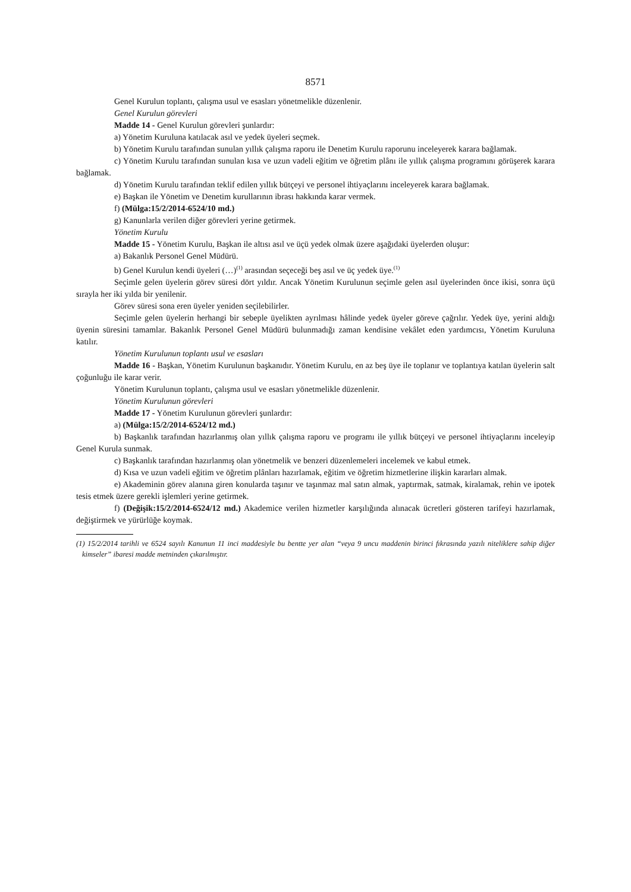8571
Genel Kurulun toplantı, çalışma usul ve esasları yönetmelikle düzenlenir.
Genel Kurulun görevleri
Madde 14 - Genel Kurulun görevleri şunlardır:
a) Yönetim Kuruluna katılacak asıl ve yedek üyeleri seçmek.
b) Yönetim Kurulu tarafından sunulan yıllık çalışma raporu ile Denetim Kurulu raporunu inceleyerek karara bağlamak.
c) Yönetim Kurulu tarafından sunulan kısa ve uzun vadeli eğitim ve öğretim plânı ile yıllık çalışma programını görüşerek karara bağlamak.
d) Yönetim Kurulu tarafından teklif edilen yıllık bütçeyi ve personel ihtiyaçlarını inceleyerek karara bağlamak.
e) Başkan ile Yönetim ve Denetim kurullarının ibrası hakkında karar vermek.
f) (Mülga:15/2/2014-6524/10 md.)
g) Kanunlarla verilen diğer görevleri yerine getirmek.
Yönetim Kurulu
Madde 15 - Yönetim Kurulu, Başkan ile altısı asıl ve üçü yedek olmak üzere aşağıdaki üyelerden oluşur:
a) Bakanlık Personel Genel Müdürü.
b) Genel Kurulun kendi üyeleri (…)<sup>(1)</sup> arasından seçeceği beş asıl ve üç yedek üye.<sup>(1)</sup>
Seçimle gelen üyelerin görev süresi dört yıldır. Ancak Yönetim Kurulunun seçimle gelen asıl üyelerinden önce ikisi, sonra üçü sırayla her iki yılda bir yenilenir.
Görev süresi sona eren üyeler yeniden seçilebilirler.
Seçimle gelen üyelerin herhangi bir sebeple üyelikten ayrılması hâlinde yedek üyeler göreve çağrılır. Yedek üye, yerini aldığı üyenin süresini tamamlar. Bakanlık Personel Genel Müdürü bulunmadığı zaman kendisine vekâlet eden yardımcısı, Yönetim Kuruluna katılır.
Yönetim Kurulunun toplantı usul ve esasları
Madde 16 - Başkan, Yönetim Kurulunun başkanıdır. Yönetim Kurulu, en az beş üye ile toplanır ve toplantıya katılan üyelerin salt çoğunluğu ile karar verir.
Yönetim Kurulunun toplantı, çalışma usul ve esasları yönetmelikle düzenlenir.
Yönetim Kurulunun görevleri
Madde 17 - Yönetim Kurulunun görevleri şunlardır:
a) (Mülga:15/2/2014-6524/12 md.)
b) Başkanlık tarafından hazırlanmış olan yıllık çalışma raporu ve programı ile yıllık bütçeyi ve personel ihtiyaçlarını inceleyip Genel Kurula sunmak.
c) Başkanlık tarafından hazırlanmış olan yönetmelik ve benzeri düzenlemeleri incelemek ve kabul etmek.
d) Kısa ve uzun vadeli eğitim ve öğretim plânları hazırlamak, eğitim ve öğretim hizmetlerine ilişkin kararları almak.
e) Akademinin görev alanına giren konularda taşınır ve taşınmaz mal satın almak, yaptırmak, satmak, kiralamak, rehin ve ipotek tesis etmek üzere gerekli işlemleri yerine getirmek.
f) (Değişik:15/2/2014-6524/12 md.) Akademice verilen hizmetler karşılığında alınacak ücretleri gösteren tarifeyi hazırlamak, değiştirmek ve yürürlüğe koymak.
(1) 15/2/2014 tarihli ve 6524 sayılı Kanunun 11 inci maddesiyle bu bentte yer alan “veya 9 uncu maddenin birinci fıkrasında yazılı niteliklere sahip diğer kimseler” ibaresi madde metninden çıkarılmıştır.